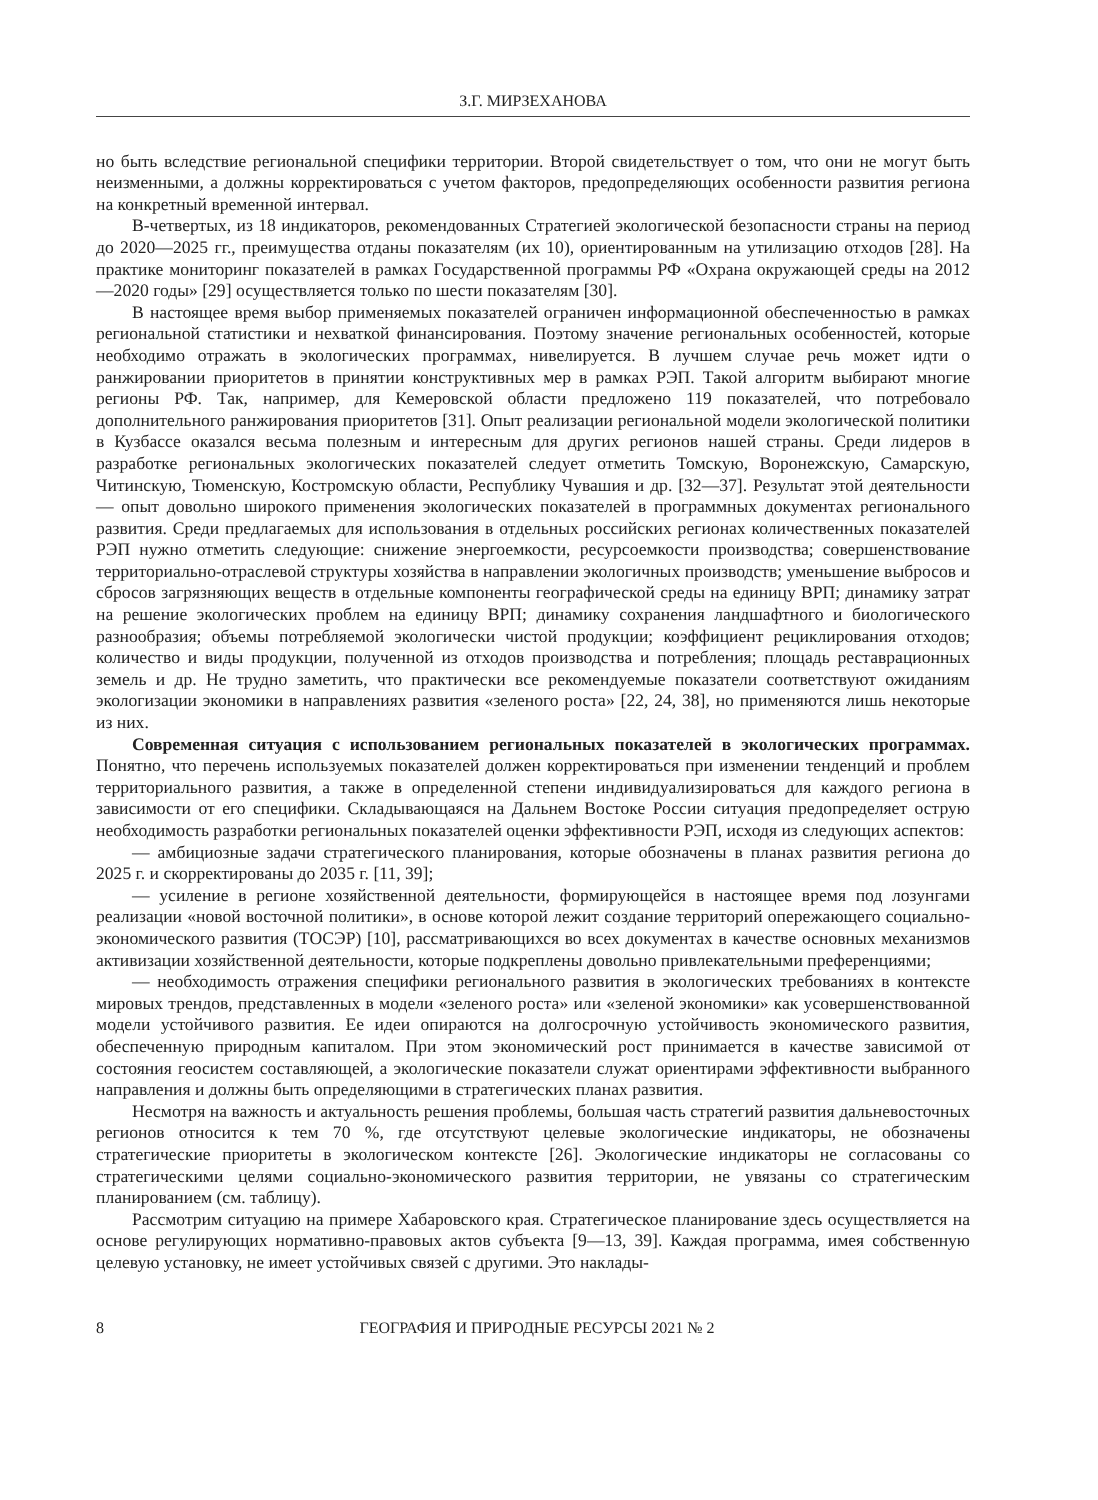З.Г. МИРЗЕХАНОВА
но быть вследствие региональной специфики территории. Второй свидетельствует о том, что они не могут быть неизменными, а должны корректироваться с учетом факторов, предопределяющих особенности развития региона на конкретный временной интервал.
В-четвертых, из 18 индикаторов, рекомендованных Стратегией экологической безопасности страны на период до 2020—2025 гг., преимущества отданы показателям (их 10), ориентированным на утилизацию отходов [28]. На практике мониторинг показателей в рамках Государственной программы РФ «Охрана окружающей среды на 2012—2020 годы» [29] осуществляется только по шести показателям [30].
В настоящее время выбор применяемых показателей ограничен информационной обеспеченностью в рамках региональной статистики и нехваткой финансирования. Поэтому значение региональных особенностей, которые необходимо отражать в экологических программах, нивелируется. В лучшем случае речь может идти о ранжировании приоритетов в принятии конструктивных мер в рамках РЭП. Такой алгоритм выбирают многие регионы РФ. Так, например, для Кемеровской области предложено 119 показателей, что потребовало дополнительного ранжирования приоритетов [31]. Опыт реализации региональной модели экологической политики в Кузбассе оказался весьма полезным и интересным для других регионов нашей страны. Среди лидеров в разработке региональных экологических показателей следует отметить Томскую, Воронежскую, Самарскую, Читинскую, Тюменскую, Костромскую области, Республику Чувашия и др. [32—37]. Результат этой деятельности — опыт довольно широкого применения экологических показателей в программных документах регионального развития. Среди предлагаемых для использования в отдельных российских регионах количественных показателей РЭП нужно отметить следующие: снижение энергоемкости, ресурсоемкости производства; совершенствование территориально-отраслевой структуры хозяйства в направлении экологичных производств; уменьшение выбросов и сбросов загрязняющих веществ в отдельные компоненты географической среды на единицу ВРП; динамику затрат на решение экологических проблем на единицу ВРП; динамику сохранения ландшафтного и биологического разнообразия; объемы потребляемой экологически чистой продукции; коэффициент рециклирования отходов; количество и виды продукции, полученной из отходов производства и потребления; площадь реставрационных земель и др. Не трудно заметить, что практически все рекомендуемые показатели соответствуют ожиданиям экологизации экономики в направлениях развития «зеленого роста» [22, 24, 38], но применяются лишь некоторые из них.
Современная ситуация с использованием региональных показателей в экологических программах. Понятно, что перечень используемых показателей должен корректироваться при изменении тенденций и проблем территориального развития, а также в определенной степени индивидуализироваться для каждого региона в зависимости от его специфики. Складывающаяся на Дальнем Востоке России ситуация предопределяет острую необходимость разработки региональных показателей оценки эффективности РЭП, исходя из следующих аспектов:
— амбициозные задачи стратегического планирования, которые обозначены в планах развития региона до 2025 г. и скорректированы до 2035 г. [11, 39];
— усиление в регионе хозяйственной деятельности, формирующейся в настоящее время под лозунгами реализации «новой восточной политики», в основе которой лежит создание территорий опережающего социально-экономического развития (ТОСЭР) [10], рассматривающихся во всех документах в качестве основных механизмов активизации хозяйственной деятельности, которые подкреплены довольно привлекательными преференциями;
— необходимость отражения специфики регионального развития в экологических требованиях в контексте мировых трендов, представленных в модели «зеленого роста» или «зеленой экономики» как усовершенствованной модели устойчивого развития. Ее идеи опираются на долгосрочную устойчивость экономического развития, обеспеченную природным капиталом. При этом экономический рост принимается в качестве зависимой от состояния геосистем составляющей, а экологические показатели служат ориентирами эффективности выбранного направления и должны быть определяющими в стратегических планах развития.
Несмотря на важность и актуальность решения проблемы, большая часть стратегий развития дальневосточных регионов относится к тем 70 %, где отсутствуют целевые экологические индикаторы, не обозначены стратегические приоритеты в экологическом контексте [26]. Экологические индикаторы не согласованы со стратегическими целями социально-экономического развития территории, не увязаны со стратегическим планированием (см. таблицу).
Рассмотрим ситуацию на примере Хабаровского края. Стратегическое планирование здесь осуществляется на основе регулирующих нормативно-правовых актов субъекта [9—13, 39]. Каждая программа, имея собственную целевую установку, не имеет устойчивых связей с другими. Это наклады-
8 ГЕОГРАФИЯ И ПРИРОДНЫЕ РЕСУРСЫ 2021 № 2